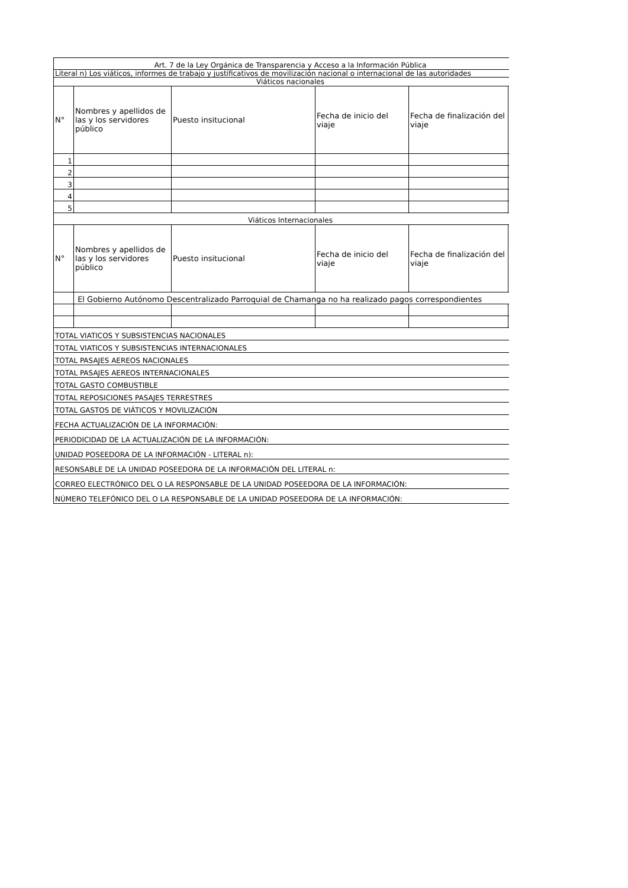| Art. 7 de la Ley Orgánica de Transparencia y Acceso a la Información Pública | | | | | |
| Literal n) Los viáticos, informes de trabajo y justificativos de movilización nacional o internacional de las autoridades | | | | | |
| Viáticos nacionales | | | | | |
| N° | Nombres y apellidos de las y los servidores público | Puesto insitucional | Fecha de inicio del viaje | Fecha de finalización del viaje | |
| 1 | | | | | |
| 2 | | | | | |
| 3 | | | | | |
| 4 | | | | | |
| 5 | | | | | |
| Viáticos Internacionales | | | | | |
| N° | Nombres y apellidos de las y los servidores público | Puesto insitucional | Fecha de inicio del viaje | Fecha de finalización del viaje | |
| | El Gobierno Autónomo Descentralizado Parroquial de Chamanga no ha realizado pagos correspondientes | | | | |
| TOTAL VIATICOS Y SUBSISTENCIAS NACIONALES | | | | | |
| TOTAL VIATICOS Y SUBSISTENCIAS INTERNACIONALES | | | | | |
| TOTAL PASAJES AEREOS NACIONALES | | | | | |
| TOTAL PASAJES AEREOS INTERNACIONALES | | | | | |
| TOTAL GASTO COMBUSTIBLE | | | | | |
| TOTAL REPOSICIONES PASAJES TERRESTRES | | | | | |
| TOTAL GASTOS DE VIÁTICOS Y MOVILIZACIÓN | | | | | |
| FECHA ACTUALIZACIÓN DE LA INFORMACIÓN: | | | | | |
| PERIODICIDAD DE LA ACTUALIZACIÓN DE LA INFORMACIÓN: | | | | | |
| UNIDAD POSEEDORA DE LA INFORMACIÓN - LITERAL n): | | | | | |
| RESONSABLE DE LA UNIDAD POSEEDORA DE LA INFORMACIÓN DEL LITERAL n: | | | | | |
| CORREO ELECTRÓNICO DEL O LA RESPONSABLE DE LA UNIDAD POSEEDORA DE LA INFORMACIÓN: | | | | | |
| NÚMERO TELEFÓNICO DEL O LA RESPONSABLE DE LA UNIDAD POSEEDORA DE LA INFORMACIÓN: | | | | | |